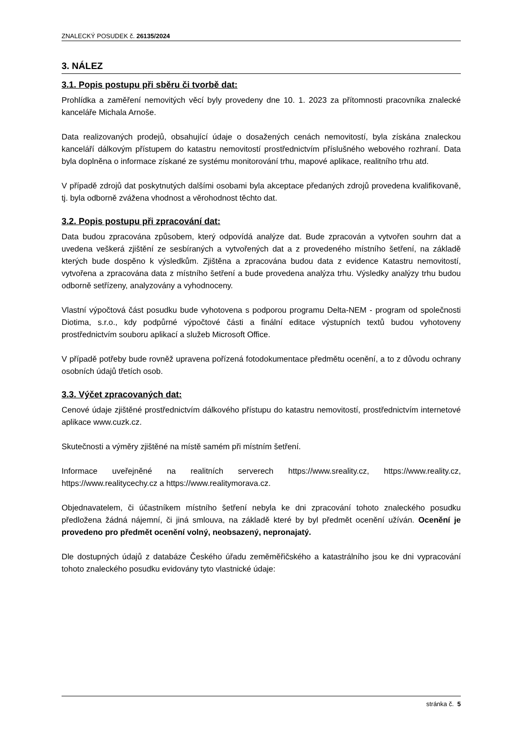ZNALECKÝ POSUDEK č. 26135/2024
3. NÁLEZ
3.1. Popis postupu při sběru či tvorbě dat:
Prohlídka a zaměření nemovitých věcí byly provedeny dne 10. 1. 2023 za přítomnosti pracovníka znalecké kanceláře Michala Arnoše.
Data realizovaných prodejů, obsahující údaje o dosažených cenách nemovitostí, byla získána znaleckou kanceláří dálkovým přístupem do katastru nemovitostí prostřednictvím příslušného webového rozhraní. Data byla doplněna o informace získané ze systému monitorování trhu, mapové aplikace, realitního trhu atd.
V případě zdrojů dat poskytnutých dalšími osobami byla akceptace předaných zdrojů provedena kvalifikovaně, tj. byla odborně zvážena vhodnost a věrohodnost těchto dat.
3.2. Popis postupu při zpracování dat:
Data budou zpracována způsobem, který odpovídá analýze dat. Bude zpracován a vytvořen souhrn dat a uvedena veškerá zjištění ze sesbíraných a vytvořených dat a z provedeného místního šetření, na základě kterých bude dospěno k výsledkům. Zjištěna a zpracována budou data z evidence Katastru nemovitostí, vytvořena a zpracována data z místního šetření a bude provedena analýza trhu. Výsledky analýzy trhu budou odborně setřízeny, analyzovány a vyhodnoceny.
Vlastní výpočtová část posudku bude vyhotovena s podporou programu Delta-NEM - program od společnosti Diotima, s.r.o., kdy podpůrné výpočtové části a finální editace výstupních textů budou vyhotoveny prostřednictvím souboru aplikací a služeb Microsoft Office.
V případě potřeby bude rovněž upravena pořízená fotodokumentace předmětu ocenění, a to z důvodu ochrany osobních údajů třetích osob.
3.3. Výčet zpracovaných dat:
Cenové údaje zjištěné prostřednictvím dálkového přístupu do katastru nemovitostí, prostřednictvím internetové aplikace www.cuzk.cz.
Skutečnosti a výměry zjištěné na místě samém při místním šetření.
Informace uveřejněné na realitních serverech https://www.sreality.cz, https://www.reality.cz, https://www.realitycechy.cz a https://www.realitymorava.cz.
Objednavatelem, či účastníkem místního šetření nebyla ke dni zpracování tohoto znaleckého posudku předložena žádná nájemní, či jiná smlouva, na základě které by byl předmět ocenění užíván. Ocenění je provedeno pro předmět ocenění volný, neobsazený, nepronajatý.
Dle dostupných údajů z databáze Českého úřadu zeměměřičského a katastrálního jsou ke dni vypracování tohoto znaleckého posudku evidovány tyto vlastnické údaje:
stránka č. 5